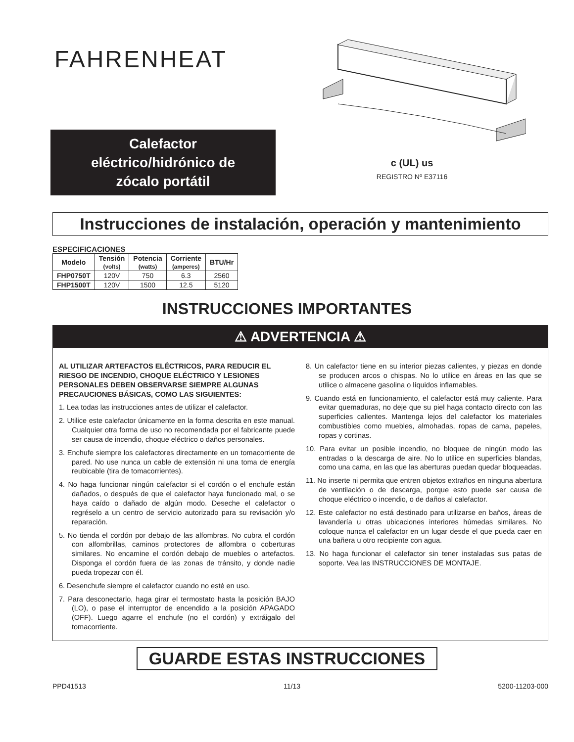FAHRENHEAT
Calefactor
eléctrico/hidrónico de
zócalo portátil
c (UL) us
REGISTRO Nº E37116
Instrucciones de instalación, operación y mantenimiento
ESPECIFICACIONES
| Modelo | Tensión (volts) | Potencia (watts) | Corriente (amperes) | BTU/Hr |
| --- | --- | --- | --- | --- |
| FHP0750T | 120V | 750 | 6.3 | 2560 |
| FHP1500T | 120V | 1500 | 12.5 | 5120 |
INSTRUCCIONES IMPORTANTES
⚠ ADVERTENCIA ⚠
AL UTILIZAR ARTEFACTOS ELÉCTRICOS, PARA REDUCIR EL RIESGO DE INCENDIO, CHOQUE ELÉCTRICO Y LESIONES PERSONALES DEBEN OBSERVARSE SIEMPRE ALGUNAS PRECAUCIONES BÁSICAS, COMO LAS SIGUIENTES:
1. Lea todas las instrucciones antes de utilizar el calefactor.
2. Utilice este calefactor únicamente en la forma descrita en este manual. Cualquier otra forma de uso no recomendada por el fabricante puede ser causa de incendio, choque eléctrico o daños personales.
3. Enchufe siempre los calefactores directamente en un tomacorriente de pared. No use nunca un cable de extensión ni una toma de energía reubicable (tira de tomacorrientes).
4. No haga funcionar ningún calefactor si el cordón o el enchufe están dañados, o después de que el calefactor haya funcionado mal, o se haya caído o dañado de algún modo. Deseche el calefactor o regréselo a un centro de servicio autorizado para su revisación y/o reparación.
5. No tienda el cordón por debajo de las alfombras. No cubra el cordón con alfombrillas, caminos protectores de alfombra o coberturas similares. No encamine el cordón debajo de muebles o artefactos. Disponga el cordón fuera de las zonas de tránsito, y donde nadie pueda tropezar con él.
6. Desenchufe siempre el calefactor cuando no esté en uso.
7. Para desconectarlo, haga girar el termostato hasta la posición BAJO (LO), o pase el interruptor de encendido a la posición APAGADO (OFF). Luego agarre el enchufe (no el cordón) y extráigalo del tomacorriente.
8. Un calefactor tiene en su interior piezas calientes, y piezas en donde se producen arcos o chispas. No lo utilice en áreas en las que se utilice o almacene gasolina o líquidos inflamables.
9. Cuando está en funcionamiento, el calefactor está muy caliente. Para evitar quemaduras, no deje que su piel haga contacto directo con las superficies calientes. Mantenga lejos del calefactor los materiales combustibles como muebles, almohadas, ropas de cama, papeles, ropas y cortinas.
10. Para evitar un posible incendio, no bloquee de ningún modo las entradas o la descarga de aire. No lo utilice en superficies blandas, como una cama, en las que las aberturas puedan quedar bloqueadas.
11. No inserte ni permita que entren objetos extraños en ninguna abertura de ventilación o de descarga, porque esto puede ser causa de choque eléctrico o incendio, o de daños al calefactor.
12. Este calefactor no está destinado para utilizarse en baños, áreas de lavandería u otras ubicaciones interiores húmedas similares. No coloque nunca el calefactor en un lugar desde el que pueda caer en una bañera u otro recipiente con agua.
13. No haga funcionar el calefactor sin tener instaladas sus patas de soporte. Vea las INSTRUCCIONES DE MONTAJE.
GUARDE ESTAS INSTRUCCIONES
PPD41513 11/13 5200-11203-000